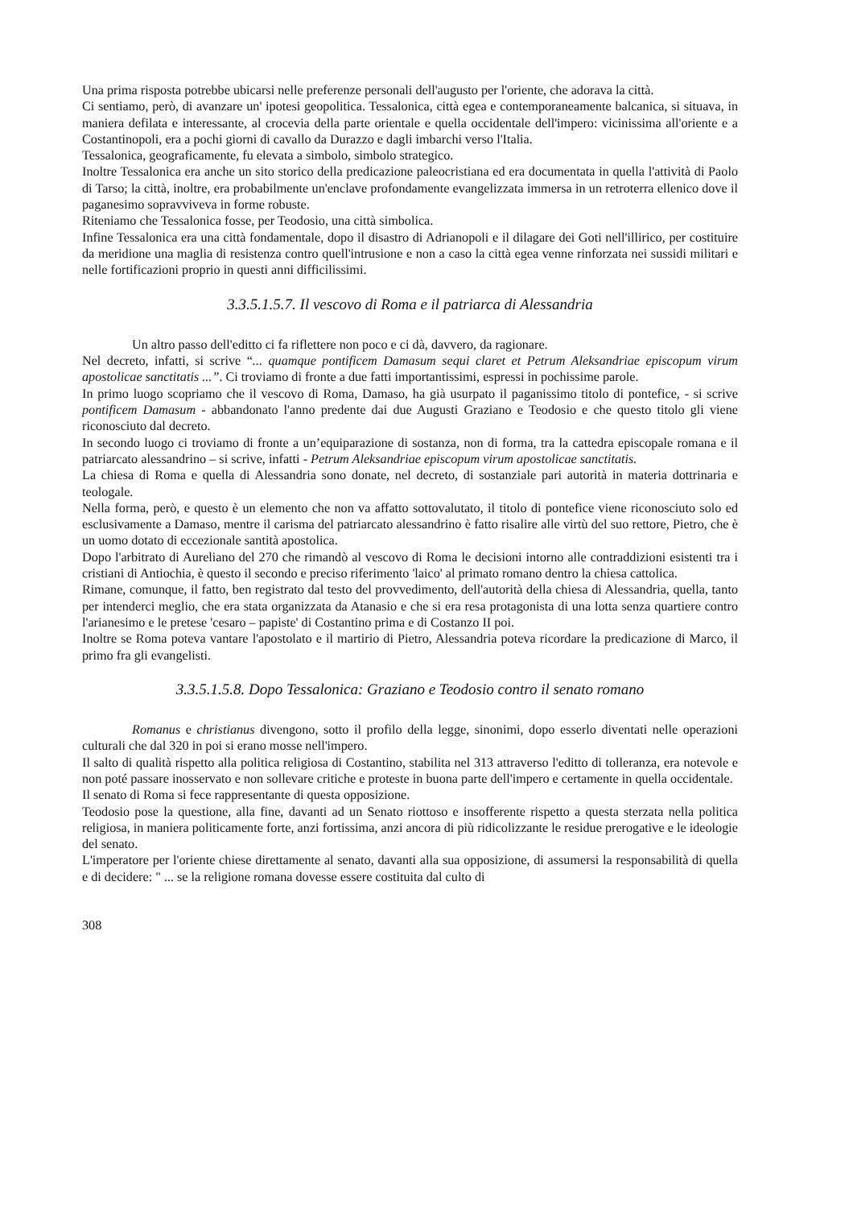Una prima risposta potrebbe ubicarsi nelle preferenze personali dell'augusto per l'oriente, che adorava la città.
Ci sentiamo, però, di avanzare un' ipotesi geopolitica. Tessalonica, città egea e contemporaneamente balcanica, si situava, in maniera defilata e interessante, al crocevia della parte orientale e quella occidentale dell'impero: vicinissima all'oriente e a Costantinopoli, era a pochi giorni di cavallo da Durazzo e dagli imbarchi verso l'Italia.
Tessalonica, geograficamente, fu elevata a simbolo, simbolo strategico.
Inoltre Tessalonica era anche un sito storico della predicazione paleocristiana ed era documentata in quella l'attività di Paolo di Tarso; la città, inoltre, era probabilmente un'enclave profondamente evangelizzata immersa in un retroterra ellenico dove il paganesimo sopravviveva in forme robuste.
Riteniamo che Tessalonica fosse, per Teodosio, una città simbolica.
Infine Tessalonica era una città fondamentale, dopo il disastro di Adrianopoli e il dilagare dei Goti nell'illirico, per costituire da meridione una maglia di resistenza contro quell'intrusione e non a caso la città egea venne rinforzata nei sussidi militari e nelle fortificazioni proprio in questi anni difficilissimi.
3.3.5.1.5.7. Il vescovo di Roma e il patriarca di Alessandria
Un altro passo dell'editto ci fa riflettere non poco e ci dà, davvero, da ragionare.
Nel decreto, infatti, si scrive “... quamque pontificem Damasum sequi claret et Petrum Aleksandriae episcopum virum apostolicae sanctitatis ...”. Ci troviamo di fronte a due fatti importantissimi, espressi in pochissime parole.
In primo luogo scopriamo che il vescovo di Roma, Damaso, ha già usurpato il paganissimo titolo di pontefice, - si scrive pontificem Damasum - abbandonato l'anno predente dai due Augusti Graziano e Teodosio e che questo titolo gli viene riconosciuto dal decreto.
In secondo luogo ci troviamo di fronte a un’equiparazione di sostanza, non di forma, tra la cattedra episcopale romana e il patriarcato alessandrino – si scrive, infatti - Petrum Aleksandriae episcopum virum apostolicae sanctitatis.
La chiesa di Roma e quella di Alessandria sono donate, nel decreto, di sostanziale pari autorità in materia dottrinaria e teologale.
Nella forma, però, e questo è un elemento che non va affatto sottovalutato, il titolo di pontefice viene riconosciuto solo ed esclusivamente a Damaso, mentre il carisma del patriarcato alessandrino è fatto risalire alle virtù del suo rettore, Pietro, che è un uomo dotato di eccezionale santità apostolica.
Dopo l'arbitrato di Aureliano del 270 che rimandò al vescovo di Roma le decisioni intorno alle contraddizioni esistenti tra i cristiani di Antiochia, è questo il secondo e preciso riferimento 'laico' al primato romano dentro la chiesa cattolica.
Rimane, comunque, il fatto, ben registrato dal testo del provvedimento, dell'autorità della chiesa di Alessandria, quella, tanto per intenderci meglio, che era stata organizzata da Atanasio e che si era resa protagonista di una lotta senza quartiere contro l'arianesimo e le pretese 'cesaro – papiste' di Costantino prima e di Costanzo II poi.
Inoltre se Roma poteva vantare l'apostolato e il martirio di Pietro, Alessandria poteva ricordare la predicazione di Marco, il primo fra gli evangelisti.
3.3.5.1.5.8. Dopo Tessalonica: Graziano e Teodosio contro il senato romano
Romanus e christianus divengono, sotto il profilo della legge, sinonimi, dopo esserlo diventati nelle operazioni culturali che dal 320 in poi si erano mosse nell'impero.
Il salto di qualità rispetto alla politica religiosa di Costantino, stabilita nel 313 attraverso l'editto di tolleranza, era notevole e non poté passare inosservato e non sollevare critiche e proteste in buona parte dell'impero e certamente in quella occidentale.
Il senato di Roma si fece rappresentante di questa opposizione.
Teodosio pose la questione, alla fine, davanti ad un Senato riottoso e insofferente rispetto a questa sterzata nella politica religiosa, in maniera politicamente forte, anzi fortissima, anzi ancora di più ridicolizzante le residue prerogative e le ideologie del senato.
L'imperatore per l'oriente chiese direttamente al senato, davanti alla sua opposizione, di assumersi la responsabilità di quella e di decidere: " ... se la religione romana dovesse essere costituita dal culto di
308